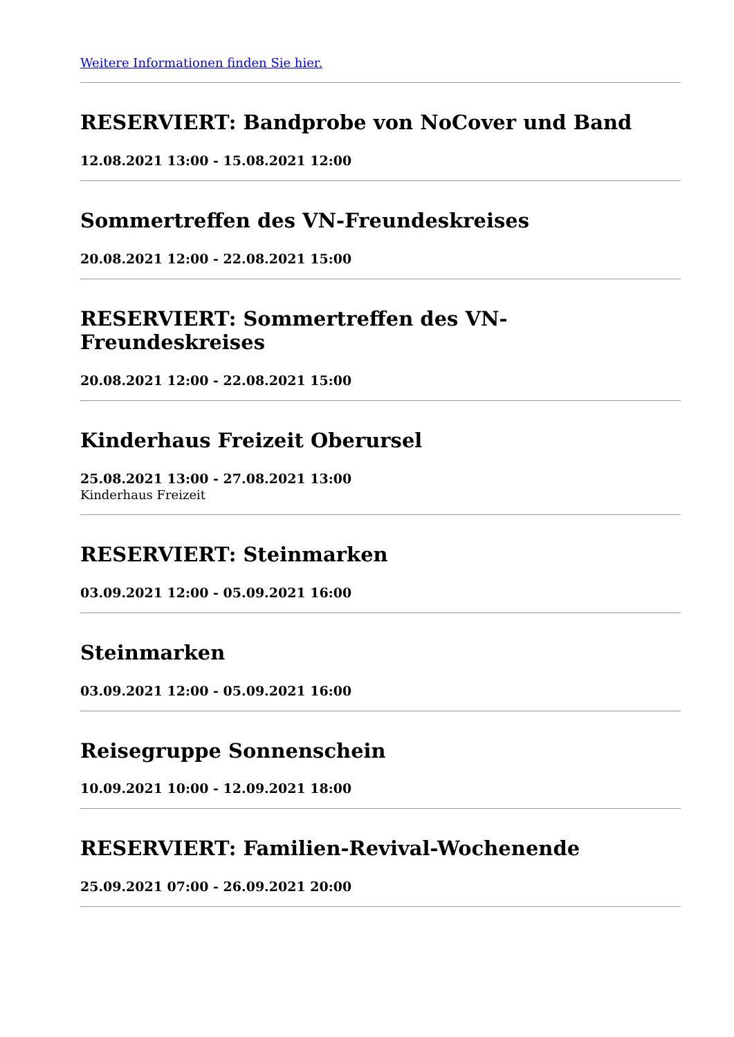Weitere Informationen finden Sie hier.
RESERVIERT: Bandprobe von NoCover und Band
12.08.2021 13:00 - 15.08.2021 12:00
Sommertreffen des VN-Freundeskreises
20.08.2021 12:00 - 22.08.2021 15:00
RESERVIERT: Sommertreffen des VN-Freundeskreises
20.08.2021 12:00 - 22.08.2021 15:00
Kinderhaus Freizeit Oberursel
25.08.2021 13:00 - 27.08.2021 13:00
Kinderhaus Freizeit
RESERVIERT: Steinmarken
03.09.2021 12:00 - 05.09.2021 16:00
Steinmarken
03.09.2021 12:00 - 05.09.2021 16:00
Reisegruppe Sonnenschein
10.09.2021 10:00 - 12.09.2021 18:00
RESERVIERT: Familien-Revival-Wochenende
25.09.2021 07:00 - 26.09.2021 20:00